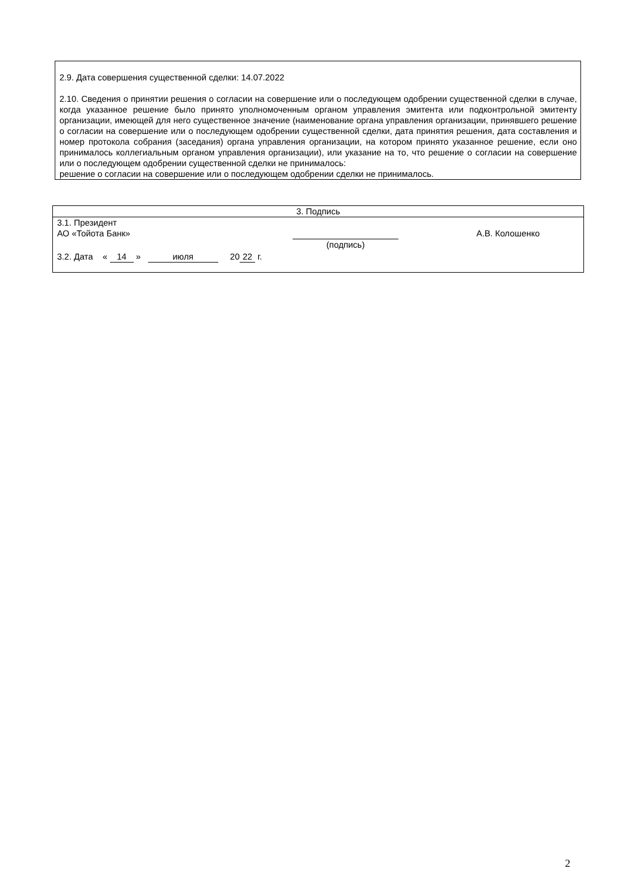2.9. Дата совершения существенной сделки: 14.07.2022
2.10. Сведения о принятии решения о согласии на совершение или о последующем одобрении существенной сделки в случае, когда указанное решение было принято уполномоченным органом управления эмитента или подконтрольной эмитенту организации, имеющей для него существенное значение (наименование органа управления организации, принявшего решение о согласии на совершение или о последующем одобрении существенной сделки, дата принятия решения, дата составления и номер протокола собрания (заседания) органа управления организации, на котором принято указанное решение, если оно принималось коллегиальным органом управления организации), или указание на то, что решение о согласии на совершение или о последующем одобрении существенной сделки не принималось:
решение о согласии на совершение или о последующем одобрении сделки не принималось.
| 3. Подпись |
| --- |
| 3.1. Президент АО «Тойота Банк» (подпись) А.В. Колошенко 3.2. Дата « 14 » июля 20 22 г. |
2